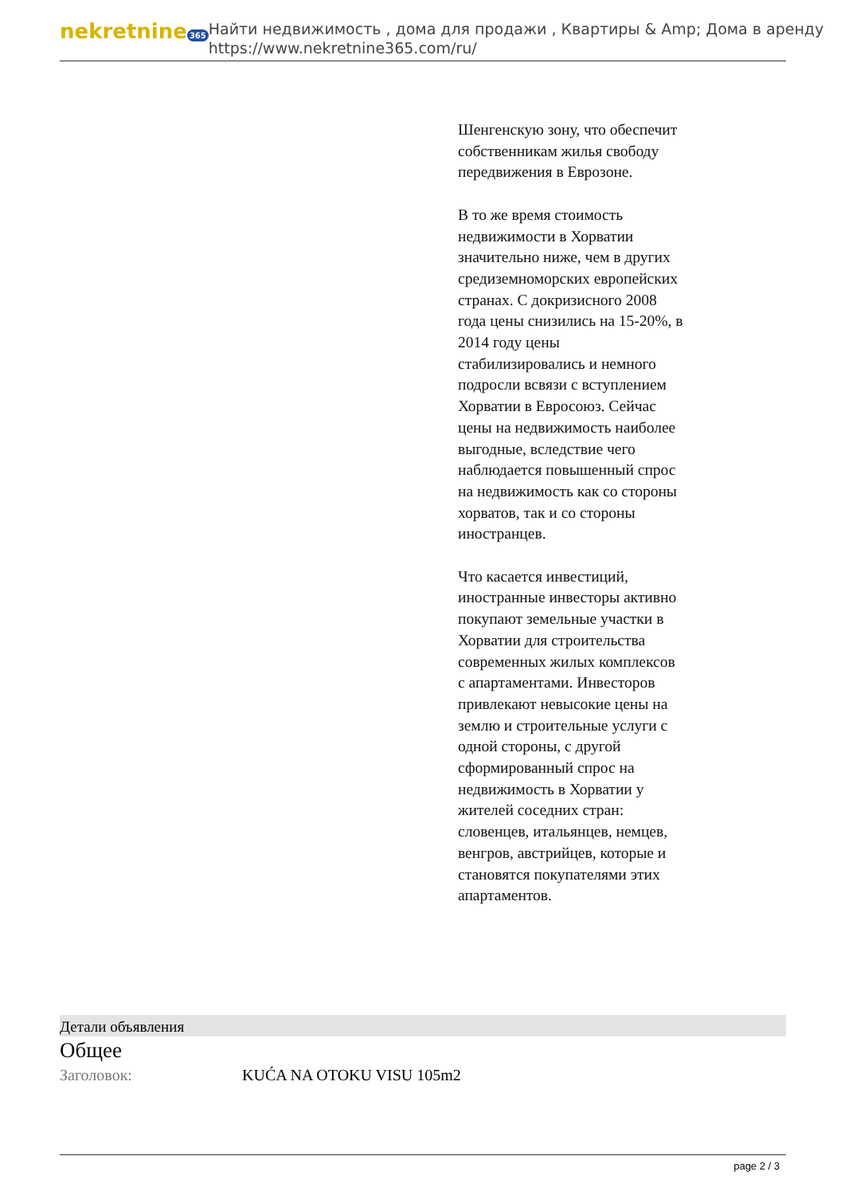nekretnine 365
Найти недвижимость , дома для продажи , Квартиры & Amp; Дома в аренду
https://www.nekretnine365.com/ru/
Шенгенскую зону, что обеспечит собственникам жилья свободу передвижения в Еврозоне.
В то же время стоимость недвижимости в Хорватии значительно ниже, чем в других средиземноморских европейских странах. С докризисного 2008 года цены снизились на 15-20%, в 2014 году цены стабилизировались и немного подросли всвязи с вступлением Хорватии в Евросоюз. Сейчас цены на недвижимость наиболее выгодные, вследствие чего наблюдается повышенный спрос на недвижимость как со стороны хорватов, так и со стороны иностранцев.
Что касается инвестиций, иностранные инвесторы активно покупают земельные участки в Хорватии для строительства современных жилых комплексов с апартаментами. Инвесторов привлекают невысокие цены на землю и строительные услуги с одной стороны, с другой сформированный спрос на недвижимость в Хорватии у жителей соседних стран: словенцев, итальянцев, немцев, венгров, австрийцев, которые и становятся покупателями этих апартаментов.
Детали объявления
Общее
Заголовок: KUĆA NA OTOKU VISU 105m2
page 2 / 3